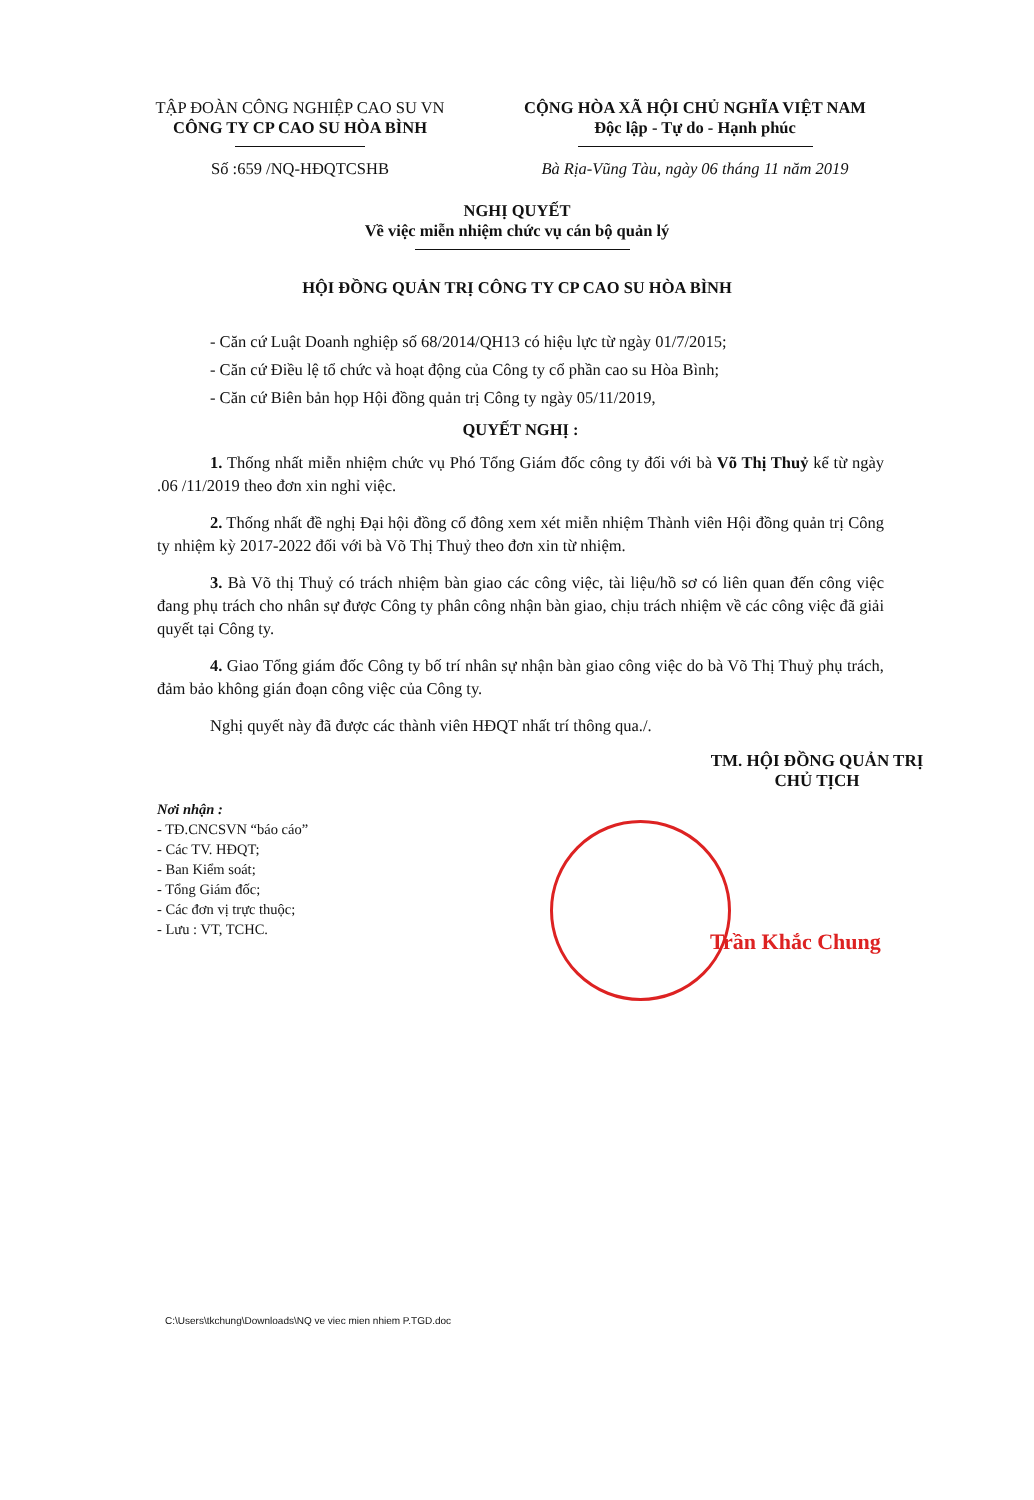TẬP ĐOÀN CÔNG NGHIỆP CAO SU VN
CÔNG TY CP CAO SU HÒA BÌNH
Số :659 /NQ-HĐQTCSHB
CỘNG HÒA XÃ HỘI CHỦ NGHĨA VIỆT NAM
Độc lập - Tự do - Hạnh phúc
Bà Rịa-Vũng Tàu, ngày 06 tháng 11 năm 2019
NGHỊ QUYẾT
Về việc miễn nhiệm chức vụ cán bộ quản lý
HỘI ĐỒNG QUẢN TRỊ CÔNG TY CP CAO SU HÒA BÌNH
- Căn cứ Luật Doanh nghiệp số 68/2014/QH13 có hiệu lực từ ngày 01/7/2015;
- Căn cứ Điều lệ tổ chức và hoạt động của Công ty cổ phần cao su Hòa Bình;
- Căn cứ Biên bản họp Hội đồng quản trị Công ty ngày 05/11/2019,
QUYẾT NGHỊ :
1. Thống nhất miễn nhiệm chức vụ Phó Tổng Giám đốc công ty đối với bà Võ Thị Thuỷ kể từ ngày .06 /11/2019 theo đơn xin nghỉ việc.
2. Thống nhất đề nghị Đại hội đồng cổ đông xem xét miễn nhiệm Thành viên Hội đồng quản trị Công ty nhiệm kỳ 2017-2022 đối với bà Võ Thị Thuỷ theo đơn xin từ nhiệm.
3. Bà Võ thị Thuỷ có trách nhiệm bàn giao các công việc, tài liệu/hồ sơ có liên quan đến công việc đang phụ trách cho nhân sự được Công ty phân công nhận bàn giao, chịu trách nhiệm về các công việc đã giải quyết tại Công ty.
4. Giao Tổng giám đốc Công ty bố trí nhân sự nhận bàn giao công việc do bà Võ Thị Thuỷ phụ trách, đảm bảo không gián đoạn công việc của Công ty.
Nghị quyết này đã được các thành viên HĐQT nhất trí thông qua./.
TM. HỘI ĐỒNG QUẢN TRỊ
CHỦ TỊCH
Nơi nhận :
- TĐ.CNCSVN “báo cáo”
- Các TV. HĐQT;
- Ban Kiểm soát;
- Tổng Giám đốc;
- Các đơn vị trực thuộc;
- Lưu : VT, TCHC.
Trần Khắc Chung
C:\Users\tkchung\Downloads\NQ ve viec mien nhiem P.TGD.doc